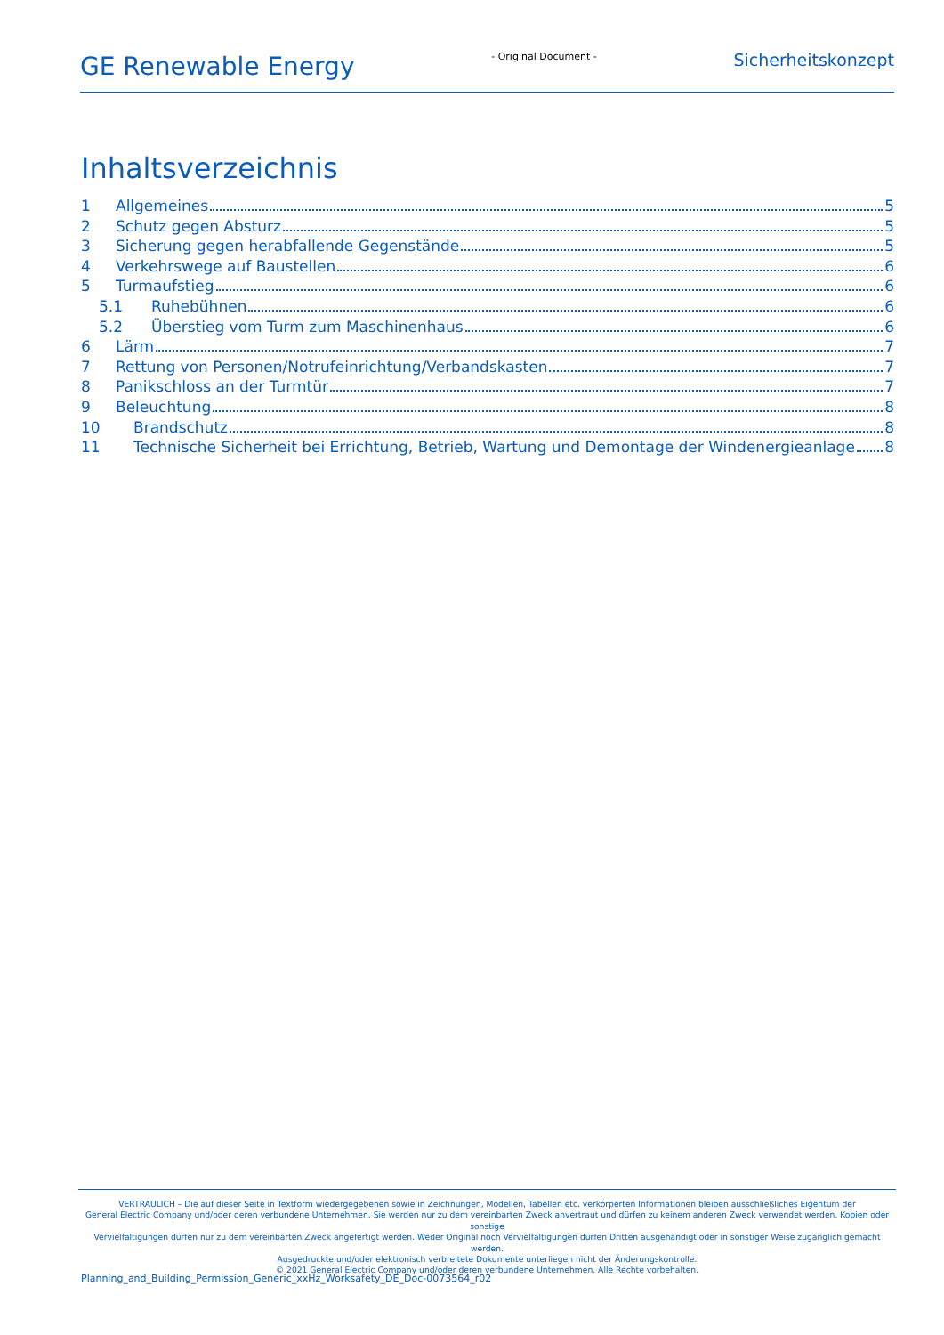GE Renewable Energy
- Original Document -
Sicherheitskonzept
Inhaltsverzeichnis
1 Allgemeines 5
2 Schutz gegen Absturz 5
3 Sicherung gegen herabfallende Gegenstände 5
4 Verkehrswege auf Baustellen 6
5 Turmaufstieg 6
5.1 Ruhebühnen 6
5.2 Überstieg vom Turm zum Maschinenhaus 6
6 Lärm 7
7 Rettung von Personen/Notrufeinrichtung/Verbandskasten 7
8 Panikschloss an der Turmtür 7
9 Beleuchtung 8
10 Brandschutz 8
11 Technische Sicherheit bei Errichtung, Betrieb, Wartung und Demontage der Windenergieanlage 8
VERTRAULICH – Die auf dieser Seite in Textform wiedergegebenen sowie in Zeichnungen, Modellen, Tabellen etc. verkörperten Informationen bleiben ausschließliches Eigentum der
General Electric Company und/oder deren verbundene Unternehmen. Sie werden nur zu dem vereinbarten Zweck anvertraut und dürfen zu keinem anderen Zweck verwendet werden. Kopien oder sonstige
Vervielfältigungen dürfen nur zu dem vereinbarten Zweck angefertigt werden. Weder Original noch Vervielfältigungen dürfen Dritten ausgehändigt oder in sonstiger Weise zugänglich gemacht werden.
Ausgedruckte und/oder elektronisch verbreitete Dokumente unterliegen nicht der Änderungskontrolle.
© 2021 General Electric Company und/oder deren verbundene Unternehmen. Alle Rechte vorbehalten.
Planning_and_Building_Permission_Generic_xxHz_Worksafety_DE_Doc-0073564_r02